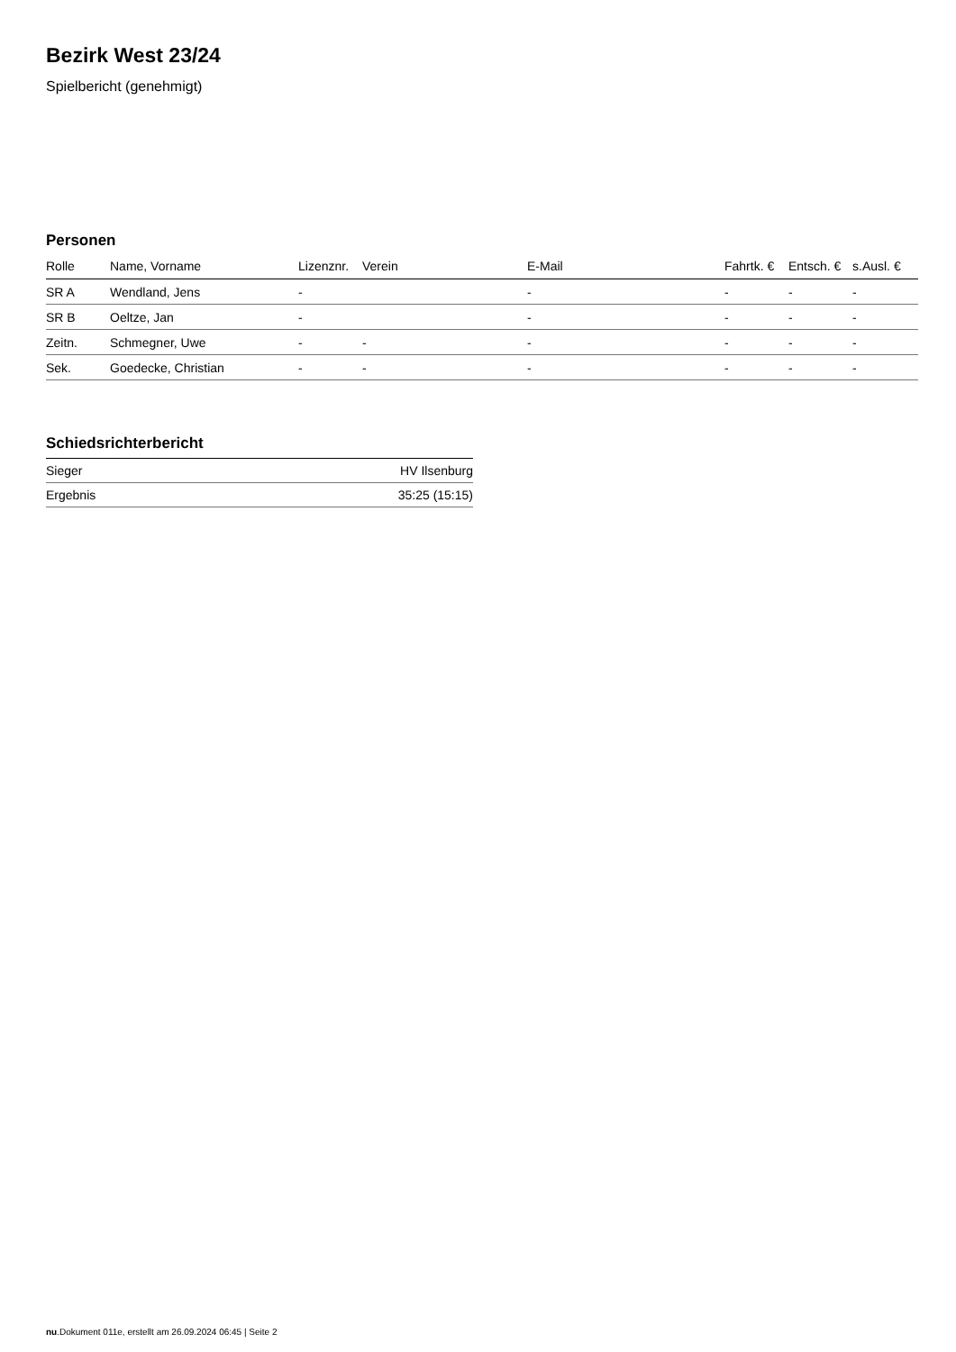Bezirk West 23/24
Spielbericht (genehmigt)
Personen
| Rolle | Name, Vorname | Lizenznr. | Verein | E-Mail | Fahrtk. € | Entsch. € | s.Ausl. € |
| --- | --- | --- | --- | --- | --- | --- | --- |
| SR A | Wendland, Jens | - | | - | - | - | - |
| SR B | Oeltze, Jan | - | | - | - | - | - |
| Zeitn. | Schmegner, Uwe | - | - | - | - | - | - |
| Sek. | Goedecke, Christian | - | - | - | - | - | - |
Schiedsrichterbericht
| Sieger | HV Ilsenburg |
| Ergebnis | 35:25 (15:15) |
nu.Dokument 011e, erstellt am 26.09.2024 06:45 | Seite 2